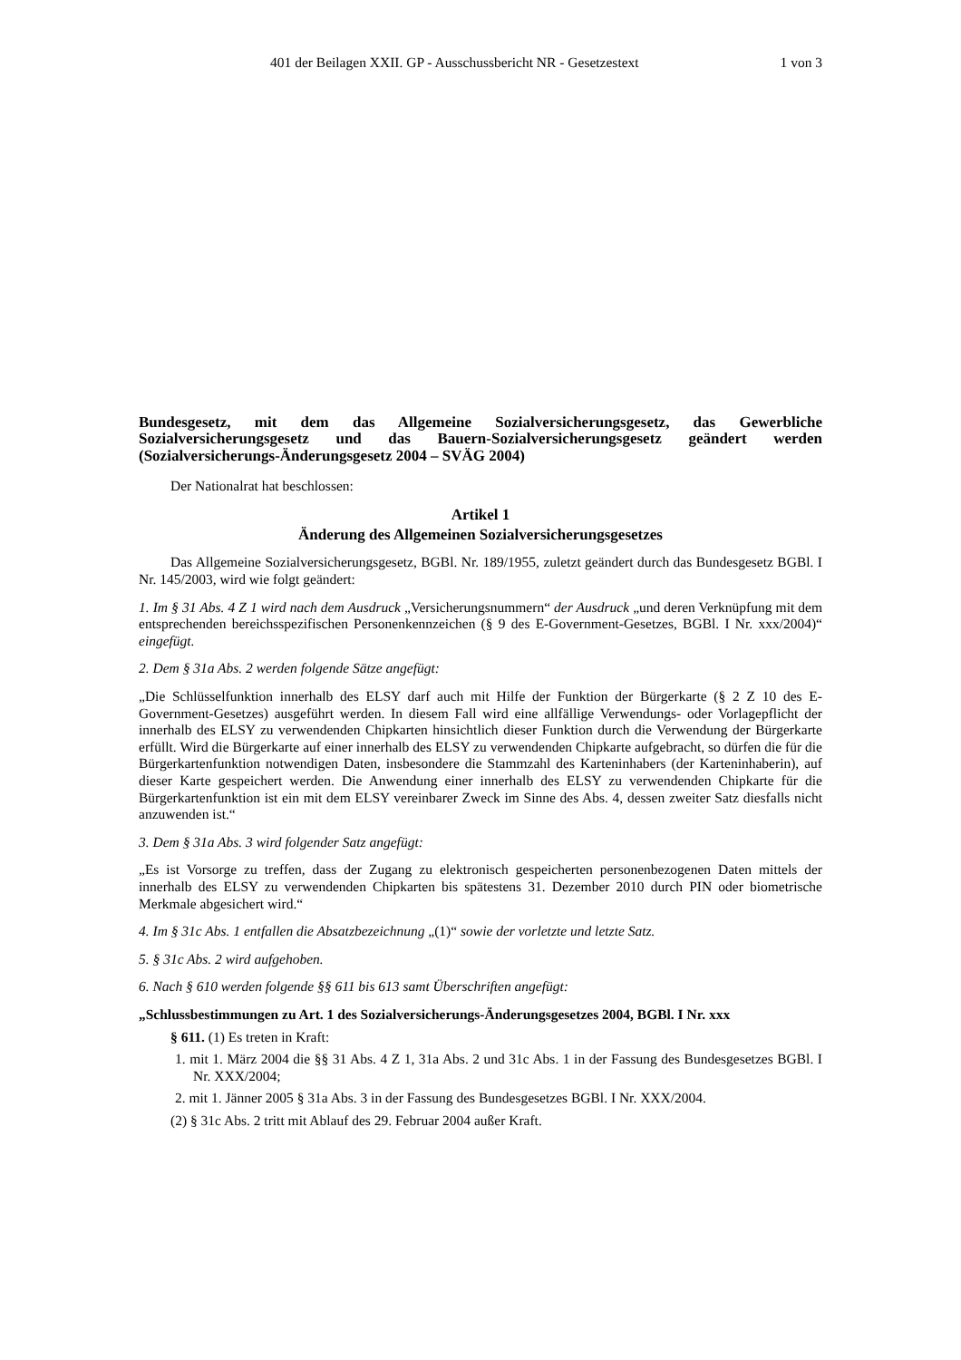401 der Beilagen XXII. GP - Ausschussbericht NR - Gesetzestext 1 von 3
Bundesgesetz, mit dem das Allgemeine Sozialversicherungsgesetz, das Gewerbliche Sozialversicherungsgesetz und das Bauern-Sozialversicherungsgesetz geändert werden (Sozialversicherungs-Änderungsgesetz 2004 – SVÄG 2004)
Der Nationalrat hat beschlossen:
Artikel 1
Änderung des Allgemeinen Sozialversicherungsgesetzes
Das Allgemeine Sozialversicherungsgesetz, BGBl. Nr. 189/1955, zuletzt geändert durch das Bundesgesetz BGBl. I Nr. 145/2003, wird wie folgt geändert:
1. Im § 31 Abs. 4 Z 1 wird nach dem Ausdruck „Versicherungsnummern“ der Ausdruck „und deren Verknüpfung mit dem entsprechenden bereichsspezifischen Personenkennzeichen (§ 9 des E-Government-Gesetzes, BGBl. I Nr. xxx/2004)“ eingefügt.
2. Dem § 31a Abs. 2 werden folgende Sätze angefügt:
„Die Schlüsselfunktion innerhalb des ELSY darf auch mit Hilfe der Funktion der Bürgerkarte (§ 2 Z 10 des E-Government-Gesetzes) ausgeführt werden. In diesem Fall wird eine allfällige Verwendungs- oder Vorlagepflicht der innerhalb des ELSY zu verwendenden Chipkarten hinsichtlich dieser Funktion durch die Verwendung der Bürgerkarte erfüllt. Wird die Bürgerkarte auf einer innerhalb des ELSY zu verwendenden Chipkarte aufgebracht, so dürfen die für die Bürgerkartenfunktion notwendigen Daten, insbesondere die Stammzahl des Karteninhabers (der Karteninhaberin), auf dieser Karte gespeichert werden. Die Anwendung einer innerhalb des ELSY zu verwendenden Chipkarte für die Bürgerkartenfunktion ist ein mit dem ELSY vereinbarer Zweck im Sinne des Abs. 4, dessen zweiter Satz diesfalls nicht anzuwenden ist.“
3. Dem § 31a Abs. 3 wird folgender Satz angefügt:
„Es ist Vorsorge zu treffen, dass der Zugang zu elektronisch gespeicherten personenbezogenen Daten mittels der innerhalb des ELSY zu verwendenden Chipkarten bis spätestens 31. Dezember 2010 durch PIN oder biometrische Merkmale abgesichert wird.“
4. Im § 31c Abs. 1 entfallen die Absatzbezeichnung „(1)“ sowie der vorletzte und letzte Satz.
5. § 31c Abs. 2 wird aufgehoben.
6. Nach § 610 werden folgende §§ 611 bis 613 samt Überschriften angefügt:
„Schlussbestimmungen zu Art. 1 des Sozialversicherungs-Änderungsgesetzes 2004, BGBl. I Nr. xxx
§ 611. (1) Es treten in Kraft:
1. mit 1. März 2004 die §§ 31 Abs. 4 Z 1, 31a Abs. 2 und 31c Abs. 1 in der Fassung des Bundesgesetzes BGBl. I Nr. XXX/2004;
2. mit 1. Jänner 2005 § 31a Abs. 3 in der Fassung des Bundesgesetzes BGBl. I Nr. XXX/2004.
(2) § 31c Abs. 2 tritt mit Ablauf des 29. Februar 2004 außer Kraft.